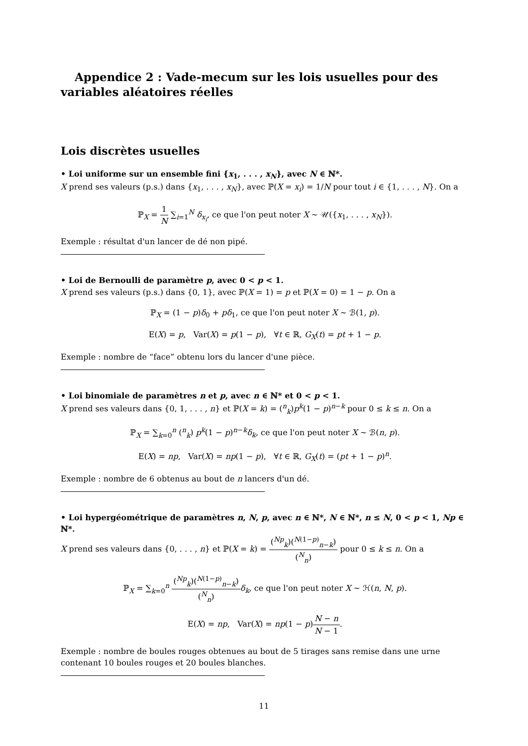Appendice 2 : Vade-mecum sur les lois usuelles pour des variables aléatoires réelles
Lois discrètes usuelles
• Loi uniforme sur un ensemble fini {x<sub>1</sub>, . . . , x<sub>N</sub>}, avec N ∈ ℕ*.
X prend ses valeurs (p.s.) dans {x<sub>1</sub>, . . . , x<sub>N</sub>}, avec ℙ(X = x<sub>i</sub>) = 1/N pour tout i ∈ {1, . . . , N}. On a
ℙ<sub>X</sub> = 1 N ∑<sub>i=1</sub><sup>N</sup> δ<sub>x<sub>i</sub></sub>, ce que l'on peut noter X ∼ 𝒰({x<sub>1</sub>, . . . , x<sub>N</sub>}).
Exemple : résultat d'un lancer de dé non pipé.
• Loi de Bernoulli de paramètre p, avec 0 < p < 1.
X prend ses valeurs (p.s.) dans {0, 1}, avec ℙ(X = 1) = p et ℙ(X = 0) = 1 − p. On a
ℙ<sub>X</sub> = (1 − p)δ<sub>0</sub> + pδ<sub>1</sub>, ce que l'on peut noter X ∼ ℬ(1, p).
E(X) = p, Var(X) = p(1 − p), ∀t ∈ ℝ, G<sub>X</sub>(t) = pt + 1 − p.
Exemple : nombre de “face” obtenu lors du lancer d'une pièce.
• Loi binomiale de paramètres n et p, avec n ∈ ℕ* et 0 < p < 1.
X prend ses valeurs dans {0, 1, . . . , n} et ℙ(X = k) = (<sup>n</sup><sub>k</sub>)p<sup>k</sup>(1 − p)<sup>n−k</sup> pour 0 ≤ k ≤ n. On a
ℙ<sub>X</sub> = ∑<sub>k=0</sub><sup>n</sup> (<sup>n</sup><sub>k</sub>) p<sup>k</sup>(1 − p)<sup>n−k</sup>δ<sub>k</sub>, ce que l'on peut noter X ∼ ℬ(n, p).
E(X) = np, Var(X) = np(1 − p), ∀t ∈ ℝ, G<sub>X</sub>(t) = (pt + 1 − p)<sup>n</sup>.
Exemple : nombre de 6 obtenus au bout de n lancers d'un dé.
• Loi hypergéométrique de paramètres n, N, p, avec n ∈ ℕ*, N ∈ ℕ*, n ≤ N, 0 < p < 1, Np ∈ ℕ*.
X prend ses valeurs dans {0, . . . , n} et ℙ(X = k) = (<sup>Np</sup><sub>k</sub>)(<sup>N(1−p)</sup><sub>n−k</sub>) (<sup>N</sup><sub>n</sub>) pour 0 ≤ k ≤ n. On a
ℙ<sub>X</sub> = ∑<sub>k=0</sub><sup>n</sup> (<sup>Np</sup><sub>k</sub>)(<sup>N(1−p)</sup><sub>n−k</sub>) (<sup>N</sup><sub>n</sub>) δ<sub>k</sub>, ce que l'on peut noter X ∼ ℋ(n, N, p).
E(X) = np, Var(X) = np(1 − p)N − n N − 1.
Exemple : nombre de boules rouges obtenues au bout de 5 tirages sans remise dans une urne contenant 10 boules rouges et 20 boules blanches.
11